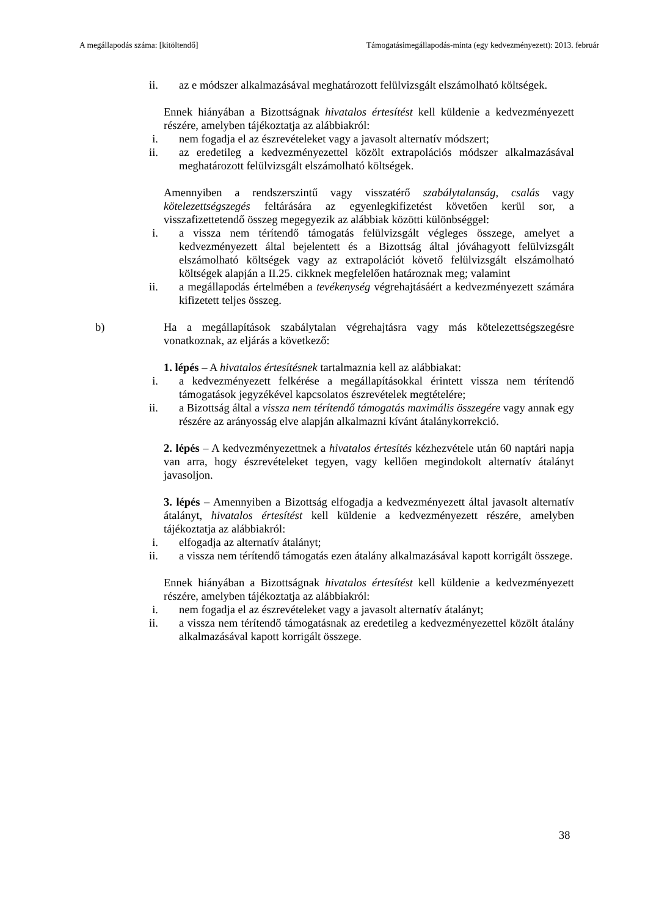A megállapodás száma: [kitöltendő] Támogatásimegállapodás-minta (egy kedvezményezett): 2013. február
ii. az e módszer alkalmazásával meghatározott felülvizsgált elszámolható költségek.
Ennek hiányában a Bizottságnak hivatalos értesítést kell küldenie a kedvezményezett részére, amelyben tájékoztatja az alábbiakról:
i. nem fogadja el az észrevételeket vagy a javasolt alternatív módszert;
ii. az eredetileg a kedvezményezettel közölt extrapolációs módszer alkalmazásával meghatározott felülvizsgált elszámolható költségek.
Amennyiben a rendszerszintű vagy visszatérő szabálytalanság, csalás vagy kötelezettségszegés feltárására az egyenlegkifizetést követően kerül sor, a visszafizettetendő összeg megegyezik az alábbiak közötti különbséggel:
i. a vissza nem térítendő támogatás felülvizsgált végleges összege, amelyet a kedvezményezett által bejelentett és a Bizottság által jóváhagyott felülvizsgált elszámolható költségek vagy az extrapolációt követő felülvizsgált elszámolható költségek alapján a II.25. cikknek megfelelően határoznak meg; valamint
ii. a megállapodás értelmében a tevékenység végrehajtásáért a kedvezményezett számára kifizetett teljes összeg.
b) Ha a megállapítások szabálytalan végrehajtásra vagy más kötelezettségszegésre vonatkoznak, az eljárás a következő:
1. lépés – A hivatalos értesítésnek tartalmaznia kell az alábbiakat:
i. a kedvezményezett felkérése a megállapításokkal érintett vissza nem térítendő támogatások jegyzékével kapcsolatos észrevételek megtételére;
ii. a Bizottság által a vissza nem térítendő támogatás maximális összegére vagy annak egy részére az arányosság elve alapján alkalmazni kívánt átalánykorrekció.
2. lépés – A kedvezményezettnek a hivatalos értesítés kézhezvétele után 60 naptári napja van arra, hogy észrevételeket tegyen, vagy kellően megindokolt alternatív átalányt javasoljon.
3. lépés – Amennyiben a Bizottság elfogadja a kedvezményezett által javasolt alternatív átalányt, hivatalos értesítést kell küldenie a kedvezményezett részére, amelyben tájékoztatja az alábbiakról:
i. elfogadja az alternatív átalányt;
ii. a vissza nem térítendő támogatás ezen átalány alkalmazásával kapott korrigált összege.
Ennek hiányában a Bizottságnak hivatalos értesítést kell küldenie a kedvezményezett részére, amelyben tájékoztatja az alábbiakról:
i. nem fogadja el az észrevételeket vagy a javasolt alternatív átalányt;
ii. a vissza nem térítendő támogatásnak az eredetileg a kedvezményezettel közölt átalány alkalmazásával kapott korrigált összege.
38